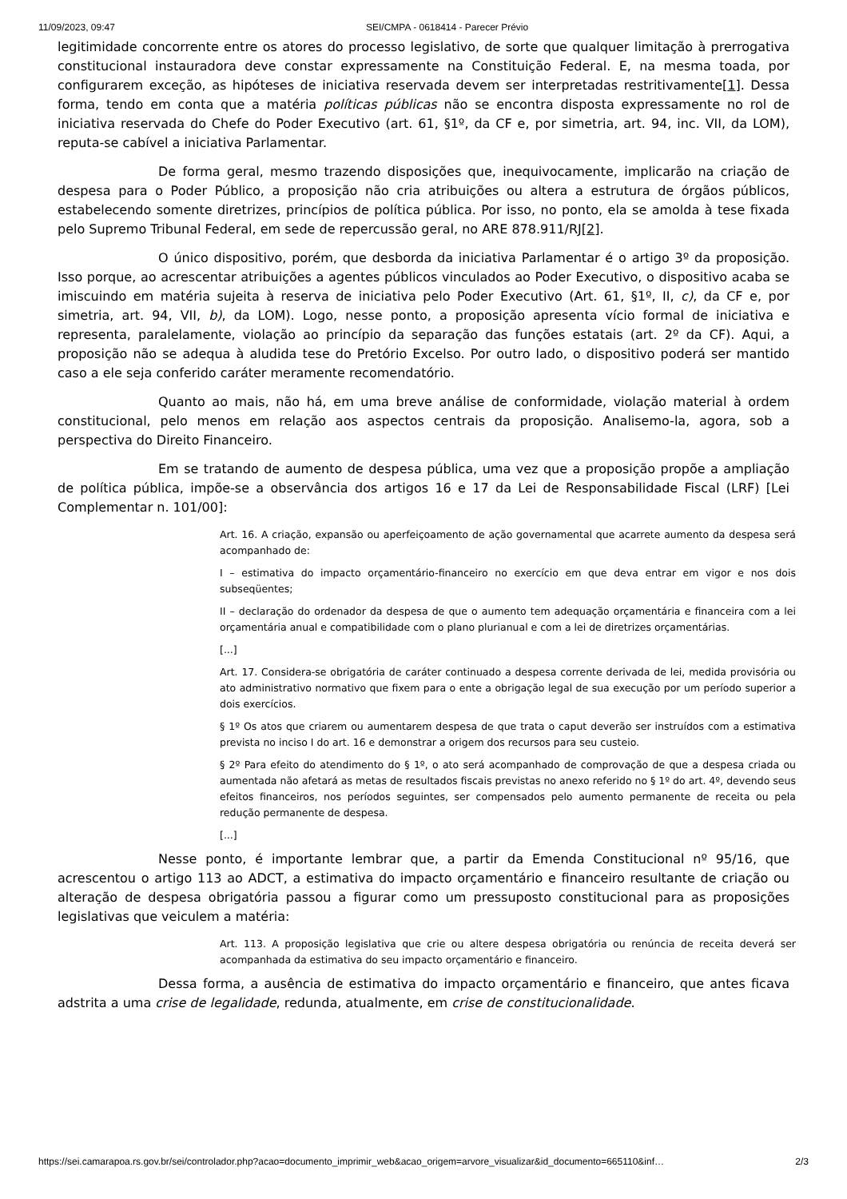11/09/2023, 09:47 SEI/CMPA - 0618414 - Parecer Prévio
legitimidade concorrente entre os atores do processo legislativo, de sorte que qualquer limitação à prerrogativa constitucional instauradora deve constar expressamente na Constituição Federal. E, na mesma toada, por configurarem exceção, as hipóteses de iniciativa reservada devem ser interpretadas restritivamente[1]. Dessa forma, tendo em conta que a matéria políticas públicas não se encontra disposta expressamente no rol de iniciativa reservada do Chefe do Poder Executivo (art. 61, §1º, da CF e, por simetria, art. 94, inc. VII, da LOM), reputa-se cabível a iniciativa Parlamentar.
De forma geral, mesmo trazendo disposições que, inequivocamente, implicarão na criação de despesa para o Poder Público, a proposição não cria atribuições ou altera a estrutura de órgãos públicos, estabelecendo somente diretrizes, princípios de política pública. Por isso, no ponto, ela se amolda à tese fixada pelo Supremo Tribunal Federal, em sede de repercussão geral, no ARE 878.911/RJ[2].
O único dispositivo, porém, que desborda da iniciativa Parlamentar é o artigo 3º da proposição. Isso porque, ao acrescentar atribuições a agentes públicos vinculados ao Poder Executivo, o dispositivo acaba se imiscuindo em matéria sujeita à reserva de iniciativa pelo Poder Executivo (Art. 61, §1º, II, c), da CF e, por simetria, art. 94, VII, b), da LOM). Logo, nesse ponto, a proposição apresenta vício formal de iniciativa e representa, paralelamente, violação ao princípio da separação das funções estatais (art. 2º da CF). Aqui, a proposição não se adequa à aludida tese do Pretório Excelso. Por outro lado, o dispositivo poderá ser mantido caso a ele seja conferido caráter meramente recomendatório.
Quanto ao mais, não há, em uma breve análise de conformidade, violação material à ordem constitucional, pelo menos em relação aos aspectos centrais da proposição. Analisemo-la, agora, sob a perspectiva do Direito Financeiro.
Em se tratando de aumento de despesa pública, uma vez que a proposição propõe a ampliação de política pública, impõe-se a observância dos artigos 16 e 17 da Lei de Responsabilidade Fiscal (LRF) [Lei Complementar n. 101/00]:
Art. 16. A criação, expansão ou aperfeiçoamento de ação governamental que acarrete aumento da despesa será acompanhado de:
I – estimativa do impacto orçamentário-financeiro no exercício em que deva entrar em vigor e nos dois subseqüentes;
II – declaração do ordenador da despesa de que o aumento tem adequação orçamentária e financeira com a lei orçamentária anual e compatibilidade com o plano plurianual e com a lei de diretrizes orçamentárias.
[...]
Art. 17. Considera-se obrigatória de caráter continuado a despesa corrente derivada de lei, medida provisória ou ato administrativo normativo que fixem para o ente a obrigação legal de sua execução por um período superior a dois exercícios.
§ 1º Os atos que criarem ou aumentarem despesa de que trata o caput deverão ser instruídos com a estimativa prevista no inciso I do art. 16 e demonstrar a origem dos recursos para seu custeio.
§ 2º Para efeito do atendimento do § 1º, o ato será acompanhado de comprovação de que a despesa criada ou aumentada não afetará as metas de resultados fiscais previstas no anexo referido no § 1º do art. 4º, devendo seus efeitos financeiros, nos períodos seguintes, ser compensados pelo aumento permanente de receita ou pela redução permanente de despesa.
[...]
Nesse ponto, é importante lembrar que, a partir da Emenda Constitucional nº 95/16, que acrescentou o artigo 113 ao ADCT, a estimativa do impacto orçamentário e financeiro resultante de criação ou alteração de despesa obrigatória passou a figurar como um pressuposto constitucional para as proposições legislativas que veiculem a matéria:
Art. 113. A proposição legislativa que crie ou altere despesa obrigatória ou renúncia de receita deverá ser acompanhada da estimativa do seu impacto orçamentário e financeiro.
Dessa forma, a ausência de estimativa do impacto orçamentário e financeiro, que antes ficava adstrita a uma crise de legalidade, redunda, atualmente, em crise de constitucionalidade.
https://sei.camarapoa.rs.gov.br/sei/controlador.php?acao=documento_imprimir_web&acao_origem=arvore_visualizar&id_documento=665110&inf… 2/3